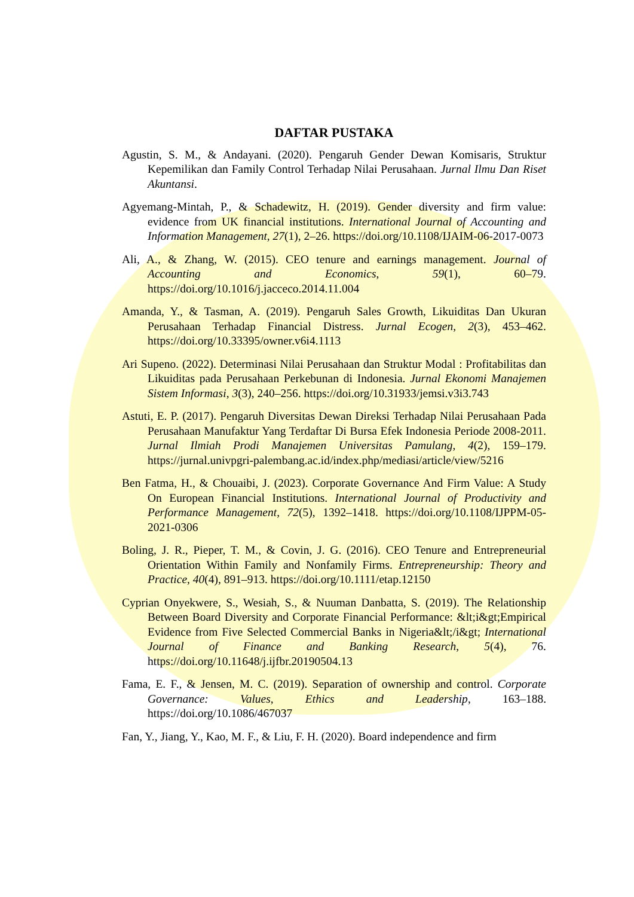DAFTAR PUSTAKA
Agustin, S. M., & Andayani. (2020). Pengaruh Gender Dewan Komisaris, Struktur Kepemilikan dan Family Control Terhadap Nilai Perusahaan. Jurnal Ilmu Dan Riset Akuntansi.
Agyemang-Mintah, P., & Schadewitz, H. (2019). Gender diversity and firm value: evidence from UK financial institutions. International Journal of Accounting and Information Management, 27(1), 2–26. https://doi.org/10.1108/IJAIM-06-2017-0073
Ali, A., & Zhang, W. (2015). CEO tenure and earnings management. Journal of Accounting and Economics, 59(1), 60–79. https://doi.org/10.1016/j.jacceco.2014.11.004
Amanda, Y., & Tasman, A. (2019). Pengaruh Sales Growth, Likuiditas Dan Ukuran Perusahaan Terhadap Financial Distress. Jurnal Ecogen, 2(3), 453–462. https://doi.org/10.33395/owner.v6i4.1113
Ari Supeno. (2022). Determinasi Nilai Perusahaan dan Struktur Modal : Profitabilitas dan Likuiditas pada Perusahaan Perkebunan di Indonesia. Jurnal Ekonomi Manajemen Sistem Informasi, 3(3), 240–256. https://doi.org/10.31933/jemsi.v3i3.743
Astuti, E. P. (2017). Pengaruh Diversitas Dewan Direksi Terhadap Nilai Perusahaan Pada Perusahaan Manufaktur Yang Terdaftar Di Bursa Efek Indonesia Periode 2008-2011. Jurnal Ilmiah Prodi Manajemen Universitas Pamulang, 4(2), 159–179. https://jurnal.univpgri-palembang.ac.id/index.php/mediasi/article/view/5216
Ben Fatma, H., & Chouaibi, J. (2023). Corporate Governance And Firm Value: A Study On European Financial Institutions. International Journal of Productivity and Performance Management, 72(5), 1392–1418. https://doi.org/10.1108/IJPPM-05-2021-0306
Boling, J. R., Pieper, T. M., & Covin, J. G. (2016). CEO Tenure and Entrepreneurial Orientation Within Family and Nonfamily Firms. Entrepreneurship: Theory and Practice, 40(4), 891–913. https://doi.org/10.1111/etap.12150
Cyprian Onyekwere, S., Wesiah, S., & Nuuman Danbatta, S. (2019). The Relationship Between Board Diversity and Corporate Financial Performance: &lt;i&gt;Empirical Evidence from Five Selected Commercial Banks in Nigeria&lt;/i&gt; International Journal of Finance and Banking Research, 5(4), 76. https://doi.org/10.11648/j.ijfbr.20190504.13
Fama, E. F., & Jensen, M. C. (2019). Separation of ownership and control. Corporate Governance: Values, Ethics and Leadership, 163–188. https://doi.org/10.1086/467037
Fan, Y., Jiang, Y., Kao, M. F., & Liu, F. H. (2020). Board independence and firm